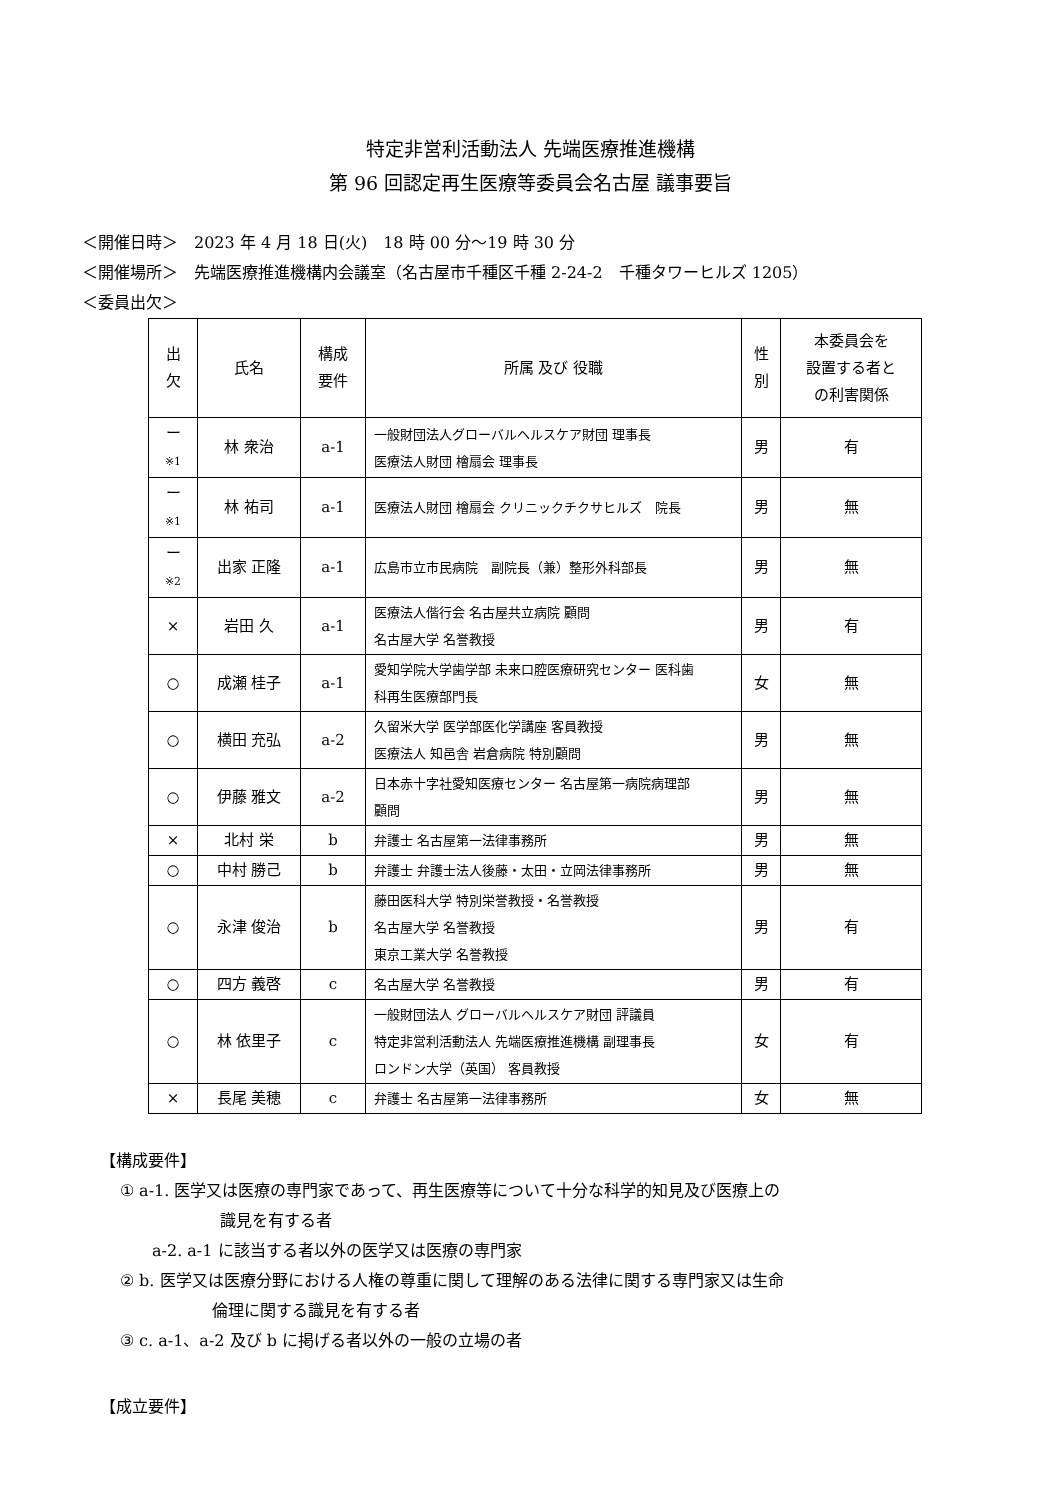特定非営利活動法人 先端医療推進機構
第 96 回認定再生医療等委員会名古屋 議事要旨
＜開催日時＞　2023 年 4 月 18 日(火)　18 時 00 分～19 時 30 分
＜開催場所＞　先端医療推進機構内会議室（名古屋市千種区千種 2-24-2　千種タワーヒルズ 1205）
＜委員出欠＞
| 出 欠 | 氏名 | 構成 要件 | 所属 及び 役職 | 性 別 | 本委員会を 設置する者と の利害関係 |
| --- | --- | --- | --- | --- | --- |
| ー ※1 | 林 衆治 | a-1 | 一般財団法人グローバルヘルスケア財団 理事長 医療法人財団 檜扇会 理事長 | 男 | 有 |
| ー ※1 | 林 祐司 | a-1 | 医療法人財団 檜扇会 クリニックチクサヒルズ 院長 | 男 | 無 |
| ー ※2 | 出家 正隆 | a-1 | 広島市立市民病院 副院長（兼）整形外科部長 | 男 | 無 |
| × | 岩田 久 | a-1 | 医療法人偕行会 名古屋共立病院 顧問 名古屋大学 名誉教授 | 男 | 有 |
| ○ | 成瀬 桂子 | a-1 | 愛知学院大学歯学部 未来口腔医療研究センター 医科歯 科再生医療部門長 | 女 | 無 |
| ○ | 横田 充弘 | a-2 | 久留米大学 医学部医化学講座 客員教授 医療法人 知邑舎 岩倉病院 特別顧問 | 男 | 無 |
| ○ | 伊藤 雅文 | a-2 | 日本赤十字社愛知医療センター 名古屋第一病院病理部 顧問 | 男 | 無 |
| × | 北村 栄 | b | 弁護士 名古屋第一法律事務所 | 男 | 無 |
| ○ | 中村 勝己 | b | 弁護士 弁護士法人後藤・太田・立岡法律事務所 | 男 | 無 |
| ○ | 永津 俊治 | b | 藤田医科大学 特別栄誉教授・名誉教授 名古屋大学 名誉教授 東京工業大学 名誉教授 | 男 | 有 |
| ○ | 四方 義啓 | c | 名古屋大学 名誉教授 | 男 | 有 |
| ○ | 林 依里子 | c | 一般財団法人 グローバルヘルスケア財団 評議員 特定非営利活動法人 先端医療推進機構 副理事長 ロンドン大学（英国） 客員教授 | 女 | 有 |
| × | 長尾 美穂 | c | 弁護士 名古屋第一法律事務所 | 女 | 無 |
【構成要件】
① a-1. 医学又は医療の専門家であって、再生医療等について十分な科学的知見及び医療上の
識見を有する者
a-2. a-1 に該当する者以外の医学又は医療の専門家
② b. 医学又は医療分野における人権の尊重に関して理解のある法律に関する専門家又は生命
倫理に関する識見を有する者
③ c. a-1、a-2 及び b に掲げる者以外の一般の立場の者
【成立要件】